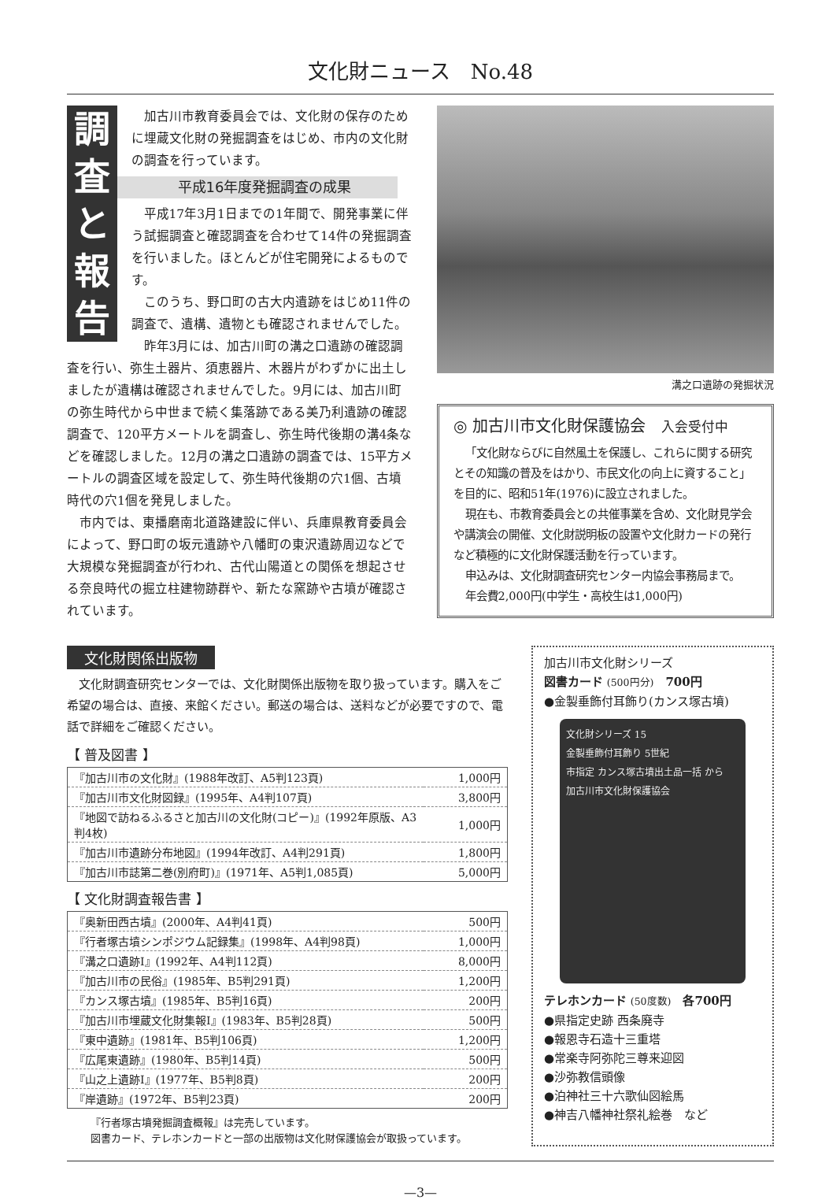文化財ニュース　No.48
調
査
と
報
告
加古川市教育委員会では、文化財の保存のために埋蔵文化財の発掘調査をはじめ、市内の文化財の調査を行っています。
平成16年度発掘調査の成果
平成17年3月1日までの1年間で、開発事業に伴う試掘調査と確認調査を合わせて14件の発掘調査を行いました。ほとんどが住宅開発によるものです。
このうち、野口町の古大内遺跡をはじめ11件の調査で、遺構、遺物とも確認されませんでした。
昨年3月には、加古川町の溝之口遺跡の確認調査を行い、弥生土器片、須恵器片、木器片がわずかに出土しましたが遺構は確認されませんでした。9月には、加古川町の弥生時代から中世まで続く集落跡である美乃利遺跡の確認調査で、120平方メートルを調査し、弥生時代後期の溝4条などを確認しました。12月の溝之口遺跡の調査では、15平方メートルの調査区域を設定して、弥生時代後期の穴1個、古墳時代の穴1個を発見しました。
市内では、東播磨南北道路建設に伴い、兵庫県教育委員会によって、野口町の坂元遺跡や八幡町の東沢遺跡周辺などで大規模な発掘調査が行われ、古代山陽道との関係を想起させる奈良時代の掘立柱建物跡群や、新たな窯跡や古墳が確認されています。
溝之口遺跡の発掘状況
◎ 加古川市文化財保護協会　入会受付中
「文化財ならびに自然風土を保護し、これらに関する研究とその知識の普及をはかり、市民文化の向上に資すること」を目的に、昭和51年(1976)に設立されました。
現在も、市教育委員会との共催事業を含め、文化財見学会や講演会の開催、文化財説明板の設置や文化財カードの発行など積極的に文化財保護活動を行っています。
申込みは、文化財調査研究センター内協会事務局まで。
年会費2,000円(中学生・高校生は1,000円)
文化財関係出版物
文化財調査研究センターでは、文化財関係出版物を取り扱っています。購入をご希望の場合は、直接、来館ください。郵送の場合は、送料などが必要ですので、電話で詳細をご確認ください。
【 普及図書 】
| 『加古川市の文化財』(1988年改訂、A5判123頁) | 1,000円 |
| 『加古川市文化財図録』(1995年、A4判107頁) | 3,800円 |
| 『地図で訪ねるふるさと加古川の文化財(コピー)』(1992年原版、A3判4枚) | 1,000円 |
| 『加古川市遺跡分布地図』(1994年改訂、A4判291頁) | 1,800円 |
| 『加古川市誌第二巻(別府町)』(1971年、A5判1,085頁) | 5,000円 |
【 文化財調査報告書 】
| 『奥新田西古墳』(2000年、A4判41頁) | 500円 |
| 『行者塚古墳シンポジウム記録集』(1998年、A4判98頁) | 1,000円 |
| 『溝之口遺跡Ⅰ』(1992年、A4判112頁) | 8,000円 |
| 『加古川市の民俗』(1985年、B5判291頁) | 1,200円 |
| 『カンス塚古墳』(1985年、B5判16頁) | 200円 |
| 『加古川市埋蔵文化財集報Ⅰ』(1983年、B5判28頁) | 500円 |
| 『東中遺跡』(1981年、B5判106頁) | 1,200円 |
| 『広尾東遺跡』(1980年、B5判14頁) | 500円 |
| 『山之上遺跡Ⅰ』(1977年、B5判8頁) | 200円 |
| 『岸遺跡』(1972年、B5判23頁) | 200円 |
『行者塚古墳発掘調査概報』は完売しています。
図書カード、テレホンカードと一部の出版物は文化財保護協会が取扱っています。
加古川市文化財シリーズ
図書カード (500円分)　700円
●金製垂飾付耳飾り(カンス塚古墳)
文化財シリーズ 15
金製垂飾付耳飾り 5世紀
市指定 カンス塚古墳出土品一括 から
加古川市文化財保護協会
テレホンカード (50度数)　各700円
●県指定史跡 西条廃寺
●報恩寺石造十三重塔
●常楽寺阿弥陀三尊来迎図
●沙弥教信頭像
●泊神社三十六歌仙図絵馬
●神吉八幡神社祭礼絵巻　など
—3—